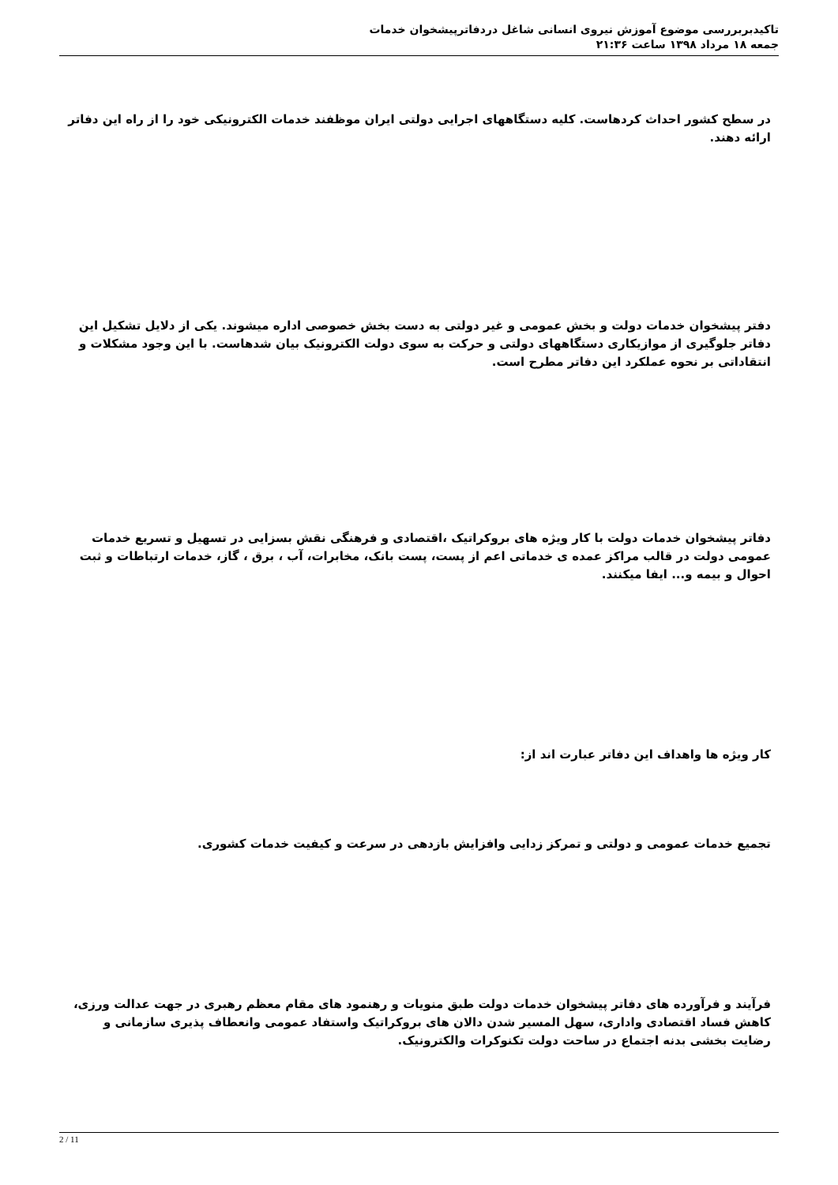تاکیدبربررسی موضوع آموزش نیروی انسانی شاغل دردفاترپیشخوان خدمات
جمعه ۱۸ مرداد ۱۳۹۸ ساعت ۲۱:۳۶
در سطح کشور احداث کردهاست. کلیه دستگاههای اجرایی دولتی ایران موظفند خدمات الکترونیکی خود را از راه این دفاتر ارائه دهند.
دفتر پیشخوان خدمات دولت و بخش عمومی و غیر دولتی به دست بخش خصوصی اداره میشوند. یکی از دلایل تشکیل این دفاتر جلوگیری از موازیکاری دستگاههای دولتی و حرکت به سوی دولت الکترونیک بیان شدهاست. با این وجود مشکلات و انتقاداتی بر نحوه عملکرد این دفاتر مطرح است.
دفاتر پیشخوان خدمات دولت با کار ویژه های بروکراتیک ،اقتصادی و فرهنگی نقش بسزایی در تسهیل و تسریع خدمات عمومی دولت در قالب مراکز عمده ی خدماتی اعم از پست، پست بانک، مخابرات، آب ، برق ، گاز، خدمات ارتباطات و ثبت احوال و بیمه و... ایفا میکنند.
کار ویژه ها واهداف این دفاتر عبارت اند از:
تجمیع خدمات عمومی و دولتی و تمرکز زدایی وافزایش بازدهی در سرعت و کیفیت خدمات کشوری.
فرآیند و فرآورده های دفاتر پیشخوان خدمات دولت طبق منویات و رهنمود های مقام معظم رهبری در جهت عدالت ورزی، کاهش فساد اقتصادی واداری، سهل المسیر شدن دالان های بروکراتیک واستفاد عمومی وانعطاف پذیری سازمانی و رضایت بخشی بدنه اجتماع در ساحت دولت تکنوکرات والکترونیک.
2 / 11